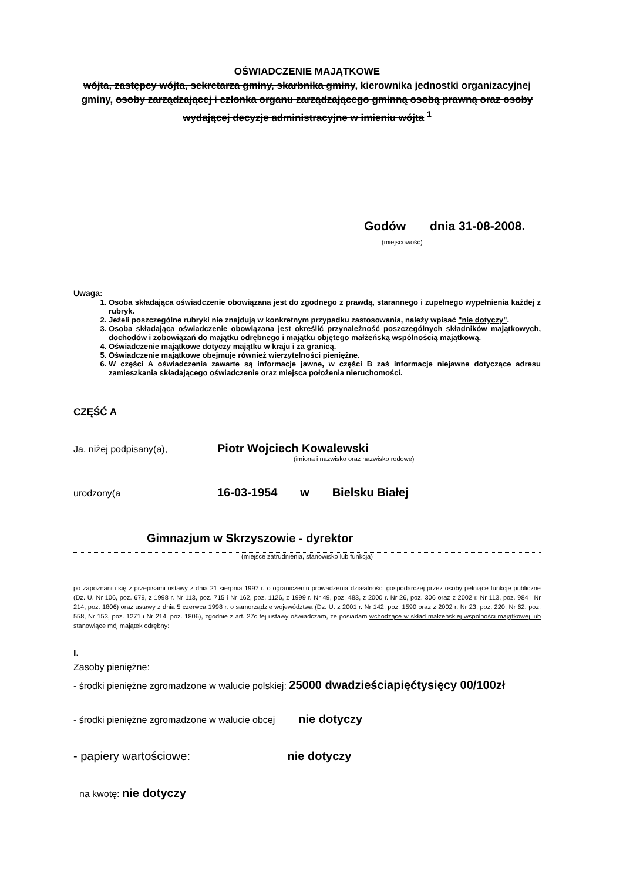OŚWIADCZENIE MAJĄTKOWE
wójta, zastępcy wójta, sekretarza gminy, skarbnika gminy, kierownika jednostki organizacyjnej gminy, osoby zarządzającej i członka organu zarządzającego gminną osobą prawną oraz osoby wydającej decyzje administracyjne w imieniu wójta <sup>1</sup>
Godów dnia 31-08-2008.
(miejscowość)
Uwaga:
1. Osoba składająca oświadczenie obowiązana jest do zgodnego z prawdą, starannego i zupełnego wypełnienia każdej z rubryk.
2. Jeżeli poszczególne rubryki nie znajdują w konkretnym przypadku zastosowania, należy wpisać "nie dotyczy".
3. Osoba składająca oświadczenie obowiązana jest określić przynależność poszczególnych składników majątkowych, dochodów i zobowiązań do majątku odrębnego i majątku objętego małżeńską wspólnością majątkową.
4. Oświadczenie majątkowe dotyczy majątku w kraju i za granicą.
5. Oświadczenie majątkowe obejmuje również wierzytelności pieniężne.
6. W części A oświadczenia zawarte są informacje jawne, w części B zaś informacje niejawne dotyczące adresu zamieszkania składającego oświadczenie oraz miejsca położenia nieruchomości.
CZĘŚĆ A
Ja, niżej podpisany(a), Piotr Wojciech Kowalewski
(imiona i nazwisko oraz nazwisko rodowe)
urodzony(a 16-03-1954 w Bielsku Białej
Gimnazjum w Skrzyszowie - dyrektor
(miejsce zatrudnienia, stanowisko lub funkcja)
po zapoznaniu się z przepisami ustawy z dnia 21 sierpnia 1997 r. o ograniczeniu prowadzenia działalności gospodarczej przez osoby pełniące funkcje publiczne (Dz. U. Nr 106, poz. 679, z 1998 r. Nr 113, poz. 715 i Nr 162, poz. 1126, z 1999 r. Nr 49, poz. 483, z 2000 r. Nr 26, poz. 306 oraz z 2002 r. Nr 113, poz. 984 i Nr 214, poz. 1806) oraz ustawy z dnia 5 czerwca 1998 r. o samorządzie województwa (Dz. U. z 2001 r. Nr 142, poz. 1590 oraz z 2002 r. Nr 23, poz. 220, Nr 62, poz. 558, Nr 153, poz. 1271 i Nr 214, poz. 1806), zgodnie z art. 27c tej ustawy oświadczam, że posiadam wchodzące w skład małżeńskiej wspólności majątkowej lub stanowiące mój majątek odrębny:
I.
Zasoby pieniężne:
- środki pieniężne zgromadzone w walucie polskiej: 25000 dwadzieściapięćtysięcy 00/100zł
- środki pieniężne zgromadzone w walucie obcej nie dotyczy
- papiery wartościowe: nie dotyczy
na kwotę: nie dotyczy